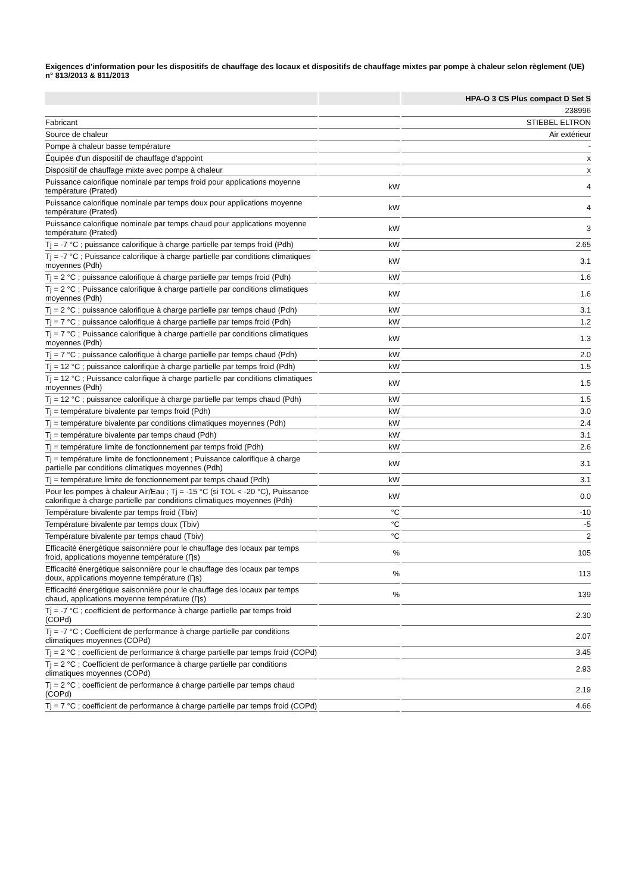Exigences d’information pour les dispositifs de chauffage des locaux et dispositifs de chauffage mixtes par pompe à chaleur selon règlement (UE) n° 813/2013 & 811/2013
| | | HPA-O 3 CS Plus compact D Set S |
| --- | --- | --- |
| | | 238996 |
| Fabricant | | STIEBEL ELTRON |
| Source de chaleur | | Air extérieur |
| Pompe à chaleur basse température | | - |
| Équipée d'un dispositif de chauffage d'appoint | | x |
| Dispositif de chauffage mixte avec pompe à chaleur | | x |
| Puissance calorifique nominale par temps froid pour applications moyenne température (Prated) | kW | 4 |
| Puissance calorifique nominale par temps doux pour applications moyenne température (Prated) | kW | 4 |
| Puissance calorifique nominale par temps chaud pour applications moyenne température (Prated) | kW | 3 |
| Tj = -7 °C ; puissance calorifique à charge partielle par temps froid (Pdh) | kW | 2.65 |
| Tj = -7 °C ; Puissance calorifique à charge partielle par conditions climatiques moyennes (Pdh) | kW | 3.1 |
| Tj = 2 °C ; puissance calorifique à charge partielle par temps froid (Pdh) | kW | 1.6 |
| Tj = 2 °C ; Puissance calorifique à charge partielle par conditions climatiques moyennes (Pdh) | kW | 1.6 |
| Tj = 2 °C ; puissance calorifique à charge partielle par temps chaud (Pdh) | kW | 3.1 |
| Tj = 7 °C ; puissance calorifique à charge partielle par temps froid (Pdh) | kW | 1.2 |
| Tj = 7 °C ; Puissance calorifique à charge partielle par conditions climatiques moyennes (Pdh) | kW | 1.3 |
| Tj = 7 °C ; puissance calorifique à charge partielle par temps chaud (Pdh) | kW | 2.0 |
| Tj = 12 °C ; puissance calorifique à charge partielle par temps froid (Pdh) | kW | 1.5 |
| Tj = 12 °C ; Puissance calorifique à charge partielle par conditions climatiques moyennes (Pdh) | kW | 1.5 |
| Tj = 12 °C ; puissance calorifique à charge partielle par temps chaud (Pdh) | kW | 1.5 |
| Tj = température bivalente par temps froid (Pdh) | kW | 3.0 |
| Tj = température bivalente par conditions climatiques moyennes (Pdh) | kW | 2.4 |
| Tj = température bivalente par temps chaud (Pdh) | kW | 3.1 |
| Tj = température limite de fonctionnement par temps froid (Pdh) | kW | 2.6 |
| Tj = température limite de fonctionnement ; Puissance calorifique à charge partielle par conditions climatiques moyennes (Pdh) | kW | 3.1 |
| Tj = température limite de fonctionnement par temps chaud (Pdh) | kW | 3.1 |
| Pour les pompes à chaleur Air/Eau ; Tj = -15 °C (si TOL < -20 °C), Puissance calorifique à charge partielle par conditions climatiques moyennes (Pdh) | kW | 0.0 |
| Température bivalente par temps froid (Tbiv) | °C | -10 |
| Température bivalente par temps doux (Tbiv) | °C | -5 |
| Température bivalente par temps chaud (Tbiv) | °C | 2 |
| Efficacité énergétique saisonnière pour le chauffage des locaux par temps froid, applications moyenne température (Ƞs) | % | 105 |
| Efficacité énergétique saisonnière pour le chauffage des locaux par temps doux, applications moyenne température (Ƞs) | % | 113 |
| Efficacité énergétique saisonnière pour le chauffage des locaux par temps chaud, applications moyenne température (Ƞs) | % | 139 |
| Tj = -7 °C ; coefficient de performance à charge partielle par temps froid (COPd) | | 2.30 |
| Tj = -7 °C ; Coefficient de performance à charge partielle par conditions climatiques moyennes (COPd) | | 2.07 |
| Tj = 2 °C ; coefficient de performance à charge partielle par temps froid (COPd) | | 3.45 |
| Tj = 2 °C ; Coefficient de performance à charge partielle par conditions climatiques moyennes (COPd) | | 2.93 |
| Tj = 2 °C ; coefficient de performance à charge partielle par temps chaud (COPd) | | 2.19 |
| Tj = 7 °C ; coefficient de performance à charge partielle par temps froid (COPd) | | 4.66 |